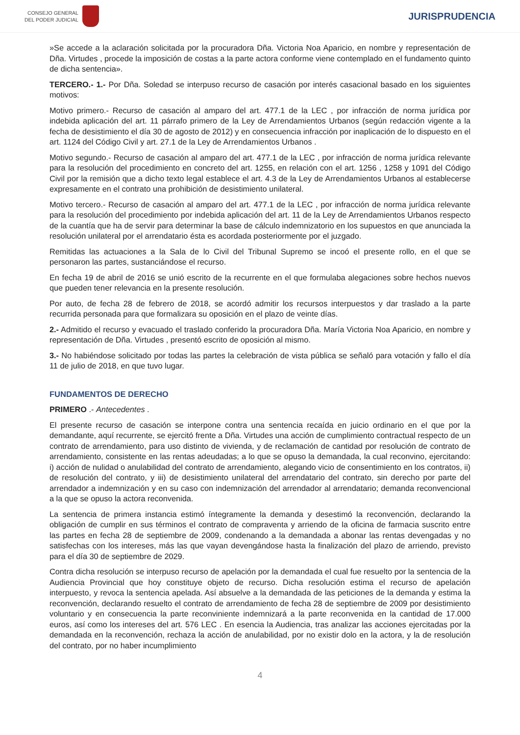CONSEJO GENERAL
DEL PODER JUDICIAL
JURISPRUDENCIA
»Se accede a la aclaración solicitada por la procuradora Dña. Victoria Noa Aparicio, en nombre y representación de Dña. Virtudes , procede la imposición de costas a la parte actora conforme viene contemplado en el fundamento quinto de dicha sentencia».
TERCERO.- 1.- Por Dña. Soledad se interpuso recurso de casación por interés casacional basado en los siguientes motivos:
Motivo primero.- Recurso de casación al amparo del art. 477.1 de la LEC , por infracción de norma jurídica por indebida aplicación del art. 11 párrafo primero de la Ley de Arrendamientos Urbanos (según redacción vigente a la fecha de desistimiento el día 30 de agosto de 2012) y en consecuencia infracción por inaplicación de lo dispuesto en el art. 1124 del Código Civil y art. 27.1 de la Ley de Arrendamientos Urbanos .
Motivo segundo.- Recurso de casación al amparo del art. 477.1 de la LEC , por infracción de norma jurídica relevante para la resolución del procedimiento en concreto del art. 1255, en relación con el art. 1256 , 1258 y 1091 del Código Civil por la remisión que a dicho texto legal establece el art. 4.3 de la Ley de Arrendamientos Urbanos al establecerse expresamente en el contrato una prohibición de desistimiento unilateral.
Motivo tercero.- Recurso de casación al amparo del art. 477.1 de la LEC , por infracción de norma jurídica relevante para la resolución del procedimiento por indebida aplicación del art. 11 de la Ley de Arrendamientos Urbanos respecto de la cuantía que ha de servir para determinar la base de cálculo indemnizatorio en los supuestos en que anunciada la resolución unilateral por el arrendatario ésta es acordada posteriormente por el juzgado.
Remitidas las actuaciones a la Sala de lo Civil del Tribunal Supremo se incoó el presente rollo, en el que se personaron las partes, sustanciándose el recurso.
En fecha 19 de abril de 2016 se unió escrito de la recurrente en el que formulaba alegaciones sobre hechos nuevos que pueden tener relevancia en la presente resolución.
Por auto, de fecha 28 de febrero de 2018, se acordó admitir los recursos interpuestos y dar traslado a la parte recurrida personada para que formalizara su oposición en el plazo de veinte días.
2.- Admitido el recurso y evacuado el traslado conferido la procuradora Dña. María Victoria Noa Aparicio, en nombre y representación de Dña. Virtudes , presentó escrito de oposición al mismo.
3.- No habiéndose solicitado por todas las partes la celebración de vista pública se señaló para votación y fallo el día 11 de julio de 2018, en que tuvo lugar.
FUNDAMENTOS DE DERECHO
PRIMERO .- Antecedentes .
El presente recurso de casación se interpone contra una sentencia recaída en juicio ordinario en el que por la demandante, aquí recurrente, se ejercitó frente a Dña. Virtudes una acción de cumplimiento contractual respecto de un contrato de arrendamiento, para uso distinto de vivienda, y de reclamación de cantidad por resolución de contrato de arrendamiento, consistente en las rentas adeudadas; a lo que se opuso la demandada, la cual reconvino, ejercitando: i) acción de nulidad o anulabilidad del contrato de arrendamiento, alegando vicio de consentimiento en los contratos, ii) de resolución del contrato, y iii) de desistimiento unilateral del arrendatario del contrato, sin derecho por parte del arrendador a indemnización y en su caso con indemnización del arrendador al arrendatario; demanda reconvencional a la que se opuso la actora reconvenida.
La sentencia de primera instancia estimó íntegramente la demanda y desestimó la reconvención, declarando la obligación de cumplir en sus términos el contrato de compraventa y arriendo de la oficina de farmacia suscrito entre las partes en fecha 28 de septiembre de 2009, condenando a la demandada a abonar las rentas devengadas y no satisfechas con los intereses, más las que vayan devengándose hasta la finalización del plazo de arriendo, previsto para el día 30 de septiembre de 2029.
Contra dicha resolución se interpuso recurso de apelación por la demandada el cual fue resuelto por la sentencia de la Audiencia Provincial que hoy constituye objeto de recurso. Dicha resolución estima el recurso de apelación interpuesto, y revoca la sentencia apelada. Así absuelve a la demandada de las peticiones de la demanda y estima la reconvención, declarando resuelto el contrato de arrendamiento de fecha 28 de septiembre de 2009 por desistimiento voluntario y en consecuencia la parte reconviniente indemnizará a la parte reconvenida en la cantidad de 17.000 euros, así como los intereses del art. 576 LEC . En esencia la Audiencia, tras analizar las acciones ejercitadas por la demandada en la reconvención, rechaza la acción de anulabilidad, por no existir dolo en la actora, y la de resolución del contrato, por no haber incumplimiento
4